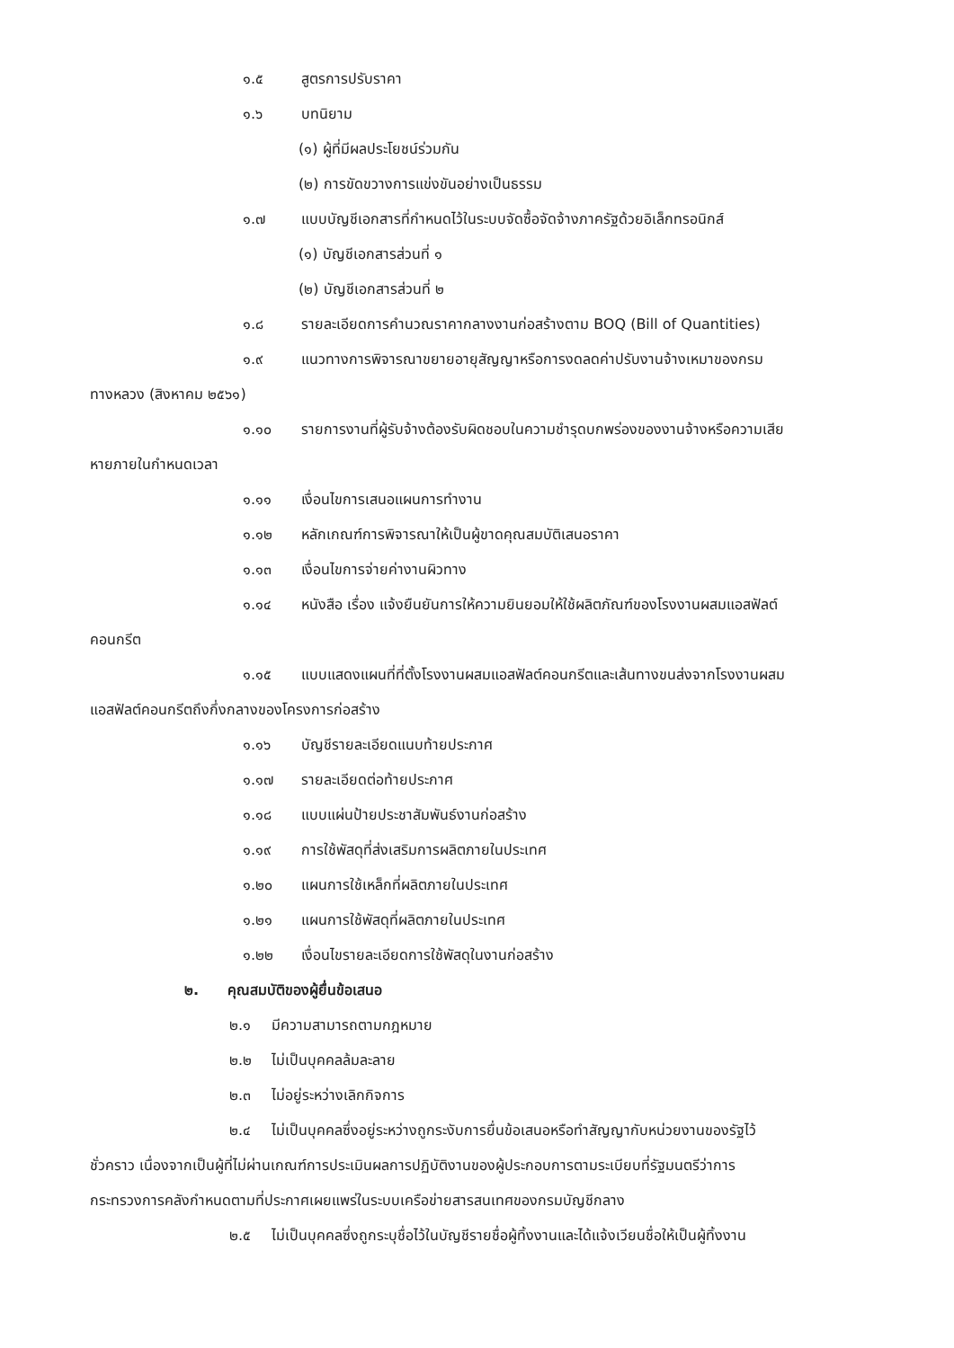๑.๕ สูตรการปรับราคา
๑.๖ บทนิยาม
(๑) ผู้ที่มีผลประโยชน์ร่วมกัน
(๒) การขัดขวางการแข่งขันอย่างเป็นธรรม
๑.๗ แบบบัญชีเอกสารที่กำหนดไว้ในระบบจัดซื้อจัดจ้างภาครัฐด้วยอิเล็กทรอนิกส์
(๑) บัญชีเอกสารส่วนที่ ๑
(๒) บัญชีเอกสารส่วนที่ ๒
๑.๘ รายละเอียดการคำนวณราคากลางงานก่อสร้างตาม BOQ (Bill of Quantities)
๑.๙ แนวทางการพิจารณาขยายอายุสัญญาหรือการงดลดค่าปรับงานจ้างเหมาของกรม
ทางหลวง (สิงหาคม ๒๕๖๑)
๑.๑๐ รายการงานที่ผู้รับจ้างต้องรับผิดชอบในความชำรุดบกพร่องของงานจ้างหรือความเสีย
หายภายในกำหนดเวลา
๑.๑๑ เงื่อนไขการเสนอแผนการทำงาน
๑.๑๒ หลักเกณฑ์การพิจารณาให้เป็นผู้ขาดคุณสมบัติเสนอราคา
๑.๑๓ เงื่อนไขการจ่ายค่างานผิวทาง
๑.๑๔ หนังสือ เรื่อง แจ้งยืนยันการให้ความยินยอมให้ใช้ผลิตภัณฑ์ของโรงงานผสมแอสฟัลต์
คอนกรีต
๑.๑๕ แบบแสดงแผนที่ที่ตั้งโรงงานผสมแอสฟัลต์คอนกรีตและเส้นทางขนส่งจากโรงงานผสม
แอสฟัลต์คอนกรีตถึงกึ่งกลางของโครงการก่อสร้าง
๑.๑๖ บัญชีรายละเอียดแนบท้ายประกาศ
๑.๑๗ รายละเอียดต่อท้ายประกาศ
๑.๑๘ แบบแผ่นป้ายประชาสัมพันธ์งานก่อสร้าง
๑.๑๙ การใช้พัสดุที่ส่งเสริมการผลิตภายในประเทศ
๑.๒๐ แผนการใช้เหล็กที่ผลิตภายในประเทศ
๑.๒๑ แผนการใช้พัสดุที่ผลิตภายในประเทศ
๑.๒๒ เงื่อนไขรายละเอียดการใช้พัสดุในงานก่อสร้าง
๒. คุณสมบัติของผู้ยื่นข้อเสนอ
๒.๑ มีความสามารถตามกฎหมาย
๒.๒ ไม่เป็นบุคคลล้มละลาย
๒.๓ ไม่อยู่ระหว่างเลิกกิจการ
๒.๔ ไม่เป็นบุคคลซึ่งอยู่ระหว่างถูกระงับการยื่นข้อเสนอหรือทำสัญญากับหน่วยงานของรัฐไว้
ชั่วคราว เนื่องจากเป็นผู้ที่ไม่ผ่านเกณฑ์การประเมินผลการปฏิบัติงานของผู้ประกอบการตามระเบียบที่รัฐมนตรีว่าการ
กระทรวงการคลังกำหนดตามที่ประกาศเผยแพร่ในระบบเครือข่ายสารสนเทศของกรมบัญชีกลาง
๒.๕ ไม่เป็นบุคคลซึ่งถูกระบุชื่อไว้ในบัญชีรายชื่อผู้ทิ้งงานและได้แจ้งเวียนชื่อให้เป็นผู้ทิ้งงาน